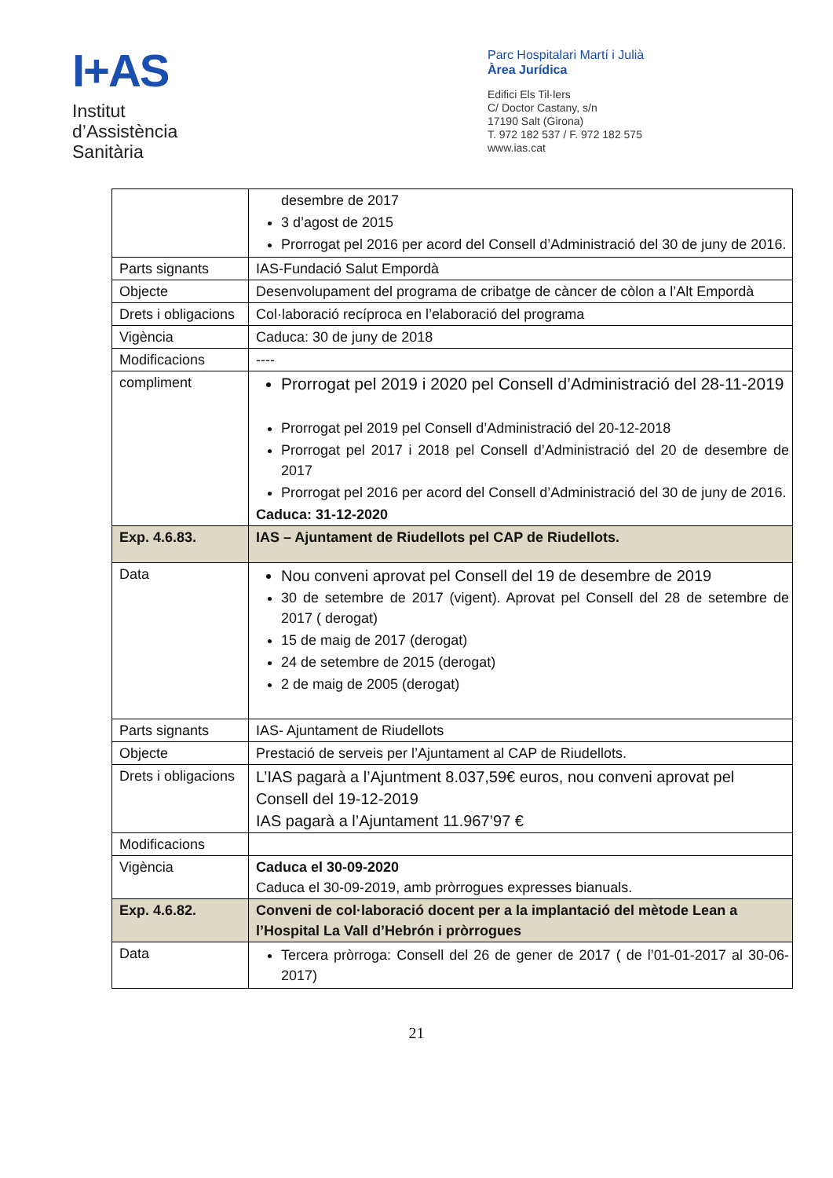I+AS
Institut
d’Assistència
Sanitària
Parc Hospitalari Martí i Julià
Àrea Jurídica
Edifici Els Til·lers
C/ Doctor Castany, s/n
17190 Salt (Girona)
T. 972 182 537 / F. 972 182 575
www.ias.cat
| | desembre de 2017 3 d’agost de 2015 Prorrogat pel 2016 per acord del Consell d’Administració del 30 de juny de 2016. |
| Parts signants | IAS-Fundació Salut Empordà |
| Objecte | Desenvolupament del programa de cribatge de càncer de còlon a l’Alt Empordà |
| Drets i obligacions | Col·laboració recíproca en l’elaboració del programa |
| Vigència | Caduca: 30 de juny de 2018 |
| Modificacions | ---- |
| compliment | Prorrogat pel 2019 i 2020 pel Consell d’Administració del 28-11-2019 Prorrogat pel 2019 pel Consell d’Administració del 20-12-2018 Prorrogat pel 2017 i 2018 pel Consell d’Administració del 20 de desembre de 2017 Prorrogat pel 2016 per acord del Consell d’Administració del 30 de juny de 2016. Caduca: 31-12-2020 |
| Exp. 4.6.83. | IAS – Ajuntament de Riudellots pel CAP de Riudellots. |
| Data | Nou conveni aprovat pel Consell del 19 de desembre de 2019 30 de setembre de 2017 (vigent). Aprovat pel Consell del 28 de setembre de 2017 ( derogat) 15 de maig de 2017 (derogat) 24 de setembre de 2015 (derogat) 2 de maig de 2005 (derogat) |
| Parts signants | IAS- Ajuntament de Riudellots |
| Objecte | Prestació de serveis per l’Ajuntament al CAP de Riudellots. |
| Drets i obligacions | L’IAS pagarà a l’Ajuntment 8.037,59€ euros, nou conveni aprovat pel Consell del 19-12-2019 IAS pagarà a l’Ajuntament 11.967’97 € |
| Modificacions | |
| Vigència | Caduca el 30-09-2020 Caduca el 30-09-2019, amb pròrrogues expresses bianuals. |
| Exp. 4.6.82. | Conveni de col·laboració docent per a la implantació del mètode Lean a l’Hospital La Vall d’Hebrón i pròrrogues |
| Data | Tercera pròrroga: Consell del 26 de gener de 2017 ( de l’01-01-2017 al 30-06-2017) |
21